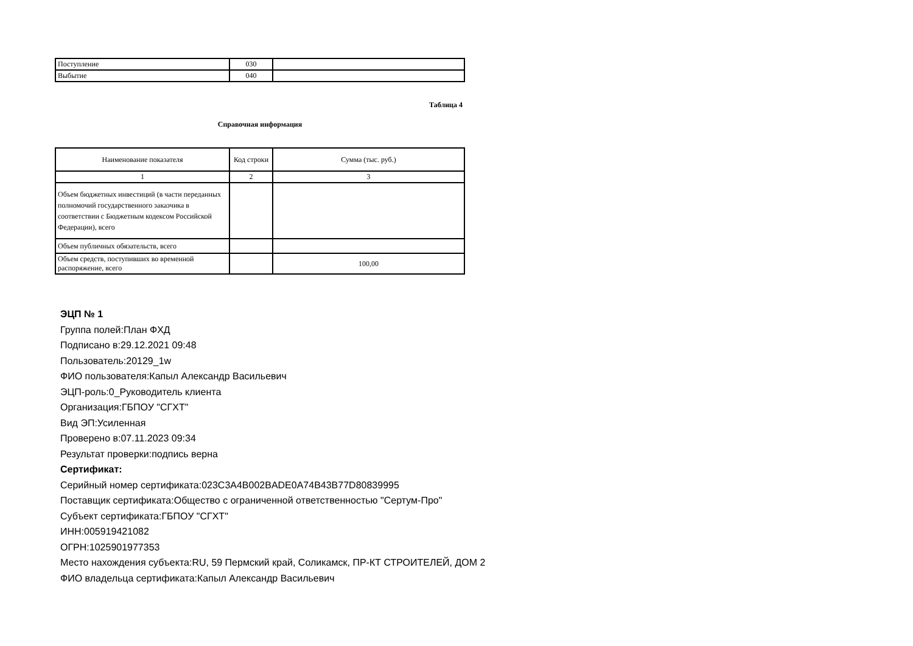| Поступление | 030 | |
| Выбытие | 040 | |
Таблица 4
Справочная информация
| Наименование показателя | Код строки | Сумма (тыс. руб.) |
| --- | --- | --- |
| 1 | 2 | 3 |
| Объем бюджетных инвестиций (в части переданных полномочий государственного заказчика в соответствии с Бюджетным кодексом Российской Федерации), всего | | |
| Объем публичных обязательств, всего | | |
| Объем средств, поступивших во временной распоряжение, всего | | 100,00 |
ЭЦП № 1
Группа полей:План ФХД
Подписано в:29.12.2021 09:48
Пользователь:20129_1w
ФИО пользователя:Капыл Александр Васильевич
ЭЦП-роль:0_Руководитель клиента
Организация:ГБПОУ "СГХТ"
Вид ЭП:Усиленная
Проверено в:07.11.2023 09:34
Результат проверки:подпись верна
Сертификат:
Серийный номер сертификата:023C3A4B002BADE0A74B43B77D80839995
Поставщик сертификата:Общество с ограниченной ответственностью "Сертум-Про"
Субъект сертификата:ГБПОУ "СГХТ"
ИНН:005919421082
ОГРН:1025901977353
Место нахождения субъекта:RU, 59 Пермский край, Соликамск, ПР-КТ СТРОИТЕЛЕЙ, ДОМ 2
ФИО владельца сертификата:Капыл Александр Васильевич